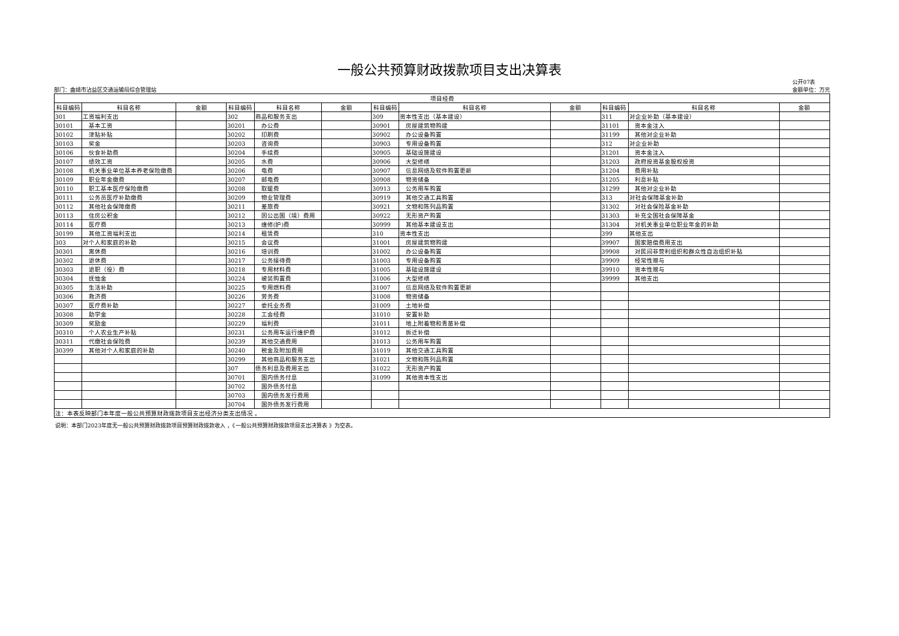一般公共预算财政拨款项目支出决算表
部门：曲靖市沾益区交通运输局综合管理站 公开07表
金额单位：万元
| 项目经费 | | | | | | | | | | | |
| --- | --- | --- | --- | --- | --- | --- | --- | --- | --- | --- | --- |
| 科目编码 | 科目名称 | 金额 | 科目编码 | 科目名称 | 金额 | 科目编码 | 科目名称 | 金额 | 科目编码 | 科目名称 | 金额 |
| 301 | 工资福利支出 | | 302 | 商品和服务支出 | | 309 | 资本性支出（基本建设） | | 311 | 对企业补助（基本建设） | |
| 30101 | 基本工资 | | 30201 | 办公费 | | 30901 | 房屋建筑物购建 | | 31101 | 资本金注入 | |
| 30102 | 津贴补贴 | | 30202 | 印刷费 | | 30902 | 办公设备购置 | | 31199 | 其他对企业补助 | |
| 30103 | 奖金 | | 30203 | 咨询费 | | 30903 | 专用设备购置 | | 312 | 对企业补助 | |
| 30106 | 伙食补助费 | | 30204 | 手续费 | | 30905 | 基础设施建设 | | 31201 | 资本金注入 | |
| 30107 | 绩效工资 | | 30205 | 水费 | | 30906 | 大型修缮 | | 31203 | 政府投资基金股权投资 | |
| 30108 | 机关事业单位基本养老保险缴费 | | 30206 | 电费 | | 30907 | 信息网络及软件购置更新 | | 31204 | 费用补贴 | |
| 30109 | 职业年金缴费 | | 30207 | 邮电费 | | 30908 | 物资储备 | | 31205 | 利息补贴 | |
| 30110 | 职工基本医疗保险缴费 | | 30208 | 取暖费 | | 30913 | 公务用车购置 | | 31299 | 其他对企业补助 | |
| 30111 | 公务员医疗补助缴费 | | 30209 | 物业管理费 | | 30919 | 其他交通工具购置 | | 313 | 对社会保障基金补助 | |
| 30112 | 其他社会保障缴费 | | 30211 | 差旅费 | | 30921 | 文物和陈列品购置 | | 31302 | 对社会保险基金补助 | |
| 30113 | 住房公积金 | | 30212 | 因公出国（境）费用 | | 30922 | 无形资产购置 | | 31303 | 补充全国社会保障基金 | |
| 30114 | 医疗费 | | 30213 | 维修(护)费 | | 30999 | 其他基本建设支出 | | 31304 | 对机关事业单位职业年金的补助 | |
| 30199 | 其他工资福利支出 | | 30214 | 租赁费 | | 310 | 资本性支出 | | 399 | 其他支出 | |
| 303 | 对个人和家庭的补助 | | 30215 | 会议费 | | 31001 | 房屋建筑物购建 | | 39907 | 国家赔偿费用支出 | |
| 30301 | 离休费 | | 30216 | 培训费 | | 31002 | 办公设备购置 | | 39908 | 对民间非营利组织和群众性自治组织补贴 | |
| 30302 | 退休费 | | 30217 | 公务接待费 | | 31003 | 专用设备购置 | | 39909 | 经常性赠与 | |
| 30303 | 退职（役）费 | | 30218 | 专用材料费 | | 31005 | 基础设施建设 | | 39910 | 资本性赠与 | |
| 30304 | 抚恤金 | | 30224 | 被装购置费 | | 31006 | 大型修缮 | | 39999 | 其他支出 | |
| 30305 | 生活补助 | | 30225 | 专用燃料费 | | 31007 | 信息网络及软件购置更新 | | | | |
| 30306 | 救济费 | | 30226 | 劳务费 | | 31008 | 物资储备 | | | | |
| 30307 | 医疗费补助 | | 30227 | 委托业务费 | | 31009 | 土地补偿 | | | | |
| 30308 | 助学金 | | 30228 | 工会经费 | | 31010 | 安置补助 | | | | |
| 30309 | 奖励金 | | 30229 | 福利费 | | 31011 | 地上附着物和青苗补偿 | | | | |
| 30310 | 个人农业生产补贴 | | 30231 | 公务用车运行维护费 | | 31012 | 拆迁补偿 | | | | |
| 30311 | 代缴社会保险费 | | 30239 | 其他交通费用 | | 31013 | 公务用车购置 | | | | |
| 30399 | 其他对个人和家庭的补助 | | 30240 | 税金及附加费用 | | 31019 | 其他交通工具购置 | | | | |
| | | | 30299 | 其他商品和服务支出 | | 31021 | 文物和陈列品购置 | | | | |
| | | | 307 | 债务利息及费用支出 | | 31022 | 无形资产购置 | | | | |
| | | | 30701 | 国内债务付息 | | 31099 | 其他资本性支出 | | | | |
| | | | 30702 | 国外债务付息 | | | | | | | |
| | | | 30703 | 国内债务发行费用 | | | | | | | |
| | | | 30704 | 国外债务发行费用 | | | | | | | |
| 注：本表反映部门本年度一般公共预算财政拨款项目支出经济分类支出情况 。 | | | | | | | | | | | |
说明：本部门2023年度无一般公共预算财政拨款项目预算财政拨款收入 ，《一般公共预算财政拨款项目支出决算表 》为空表。